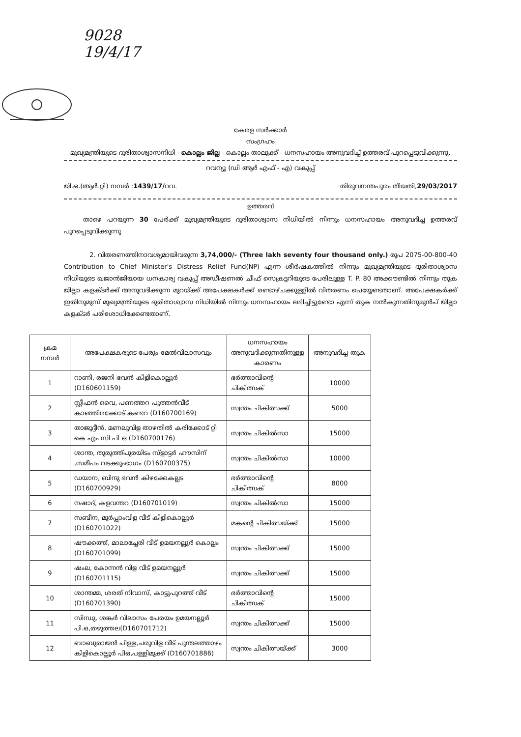9028
19/4/17
കേരള സർക്കാർ
സംഗ്രഹം
മുഖ്യമന്ത്രിയുടെ ദുരിതാശ്വാസനിധി - കൊല്ലം ജില്ല - കൊല്ലം താലൂക്ക് - ധനസഹായം അനുവദിച്ച് ഉത്തരവ് പുറപ്പെടുവിക്കുന്നു.
റവന്യൂ (ഡി ആർ എഫ് - എ) വകുപ്പ്
ജി.ഒ.(ആർ.റ്റി) നമ്പർ :1439/17/റവ. തിരുവനന്തപുരം തീയതി,29/03/2017
ഉത്തരവ്
   താഴെ പറയുന്ന 30 പേർക്ക് മുഖ്യമന്ത്രിയുടെ ദുരിതാശ്വാസ നിധിയിൽ നിന്നും ധനസഹായം അനുവദിച്ച ഉത്തരവ് പുറപ്പെടുവിക്കുന്നു
    2. വിതരണത്തിനാവശ്യമായിവരുന്ന 3,74,000/- (Three lakh seventy four thousand only.) രൂപ 2075-00-800-40 Contribution to Chief Minister's Distress Relief Fund(NP) എന്ന ശീർഷകത്തിൽ നിന്നും മുഖ്യമന്ത്രിയുടെ ദുരിതാശ്വാസ നിധിയുടെ ഖജാൻജിയായ ധനകാര്യ വകുപ്പ് അഡീഷണൽ ചീഫ് സെക്രട്ടറിയുടെ പേരിലുള്ള T. P. 80 അക്കൗണ്ടിൽ നിന്നും തുക ജില്ലാ കളക്ടർക്ക് അനുവദിക്കുന്ന മുറയ്ക്ക് അപേക്ഷകർക്ക് രണ്ടാഴ്ചക്കുള്ളിൽ വിതരണം ചെയ്യേണ്ടതാണ്. അപേക്ഷകർക്ക് ഇതിനുമുമ്പ് മുഖ്യമന്ത്രിയുടെ ദുരിതാശ്വാസ നിധിയിൽ നിന്നും ധനസഹായം ലഭിച്ചിട്ടുണ്ടോ എന്ന് തുക നൽകുന്നതിനുമുൻപ് ജില്ലാ കളക്ടർ പരിശോധിക്കേണ്ടതാണ്.
| ക്രമ നമ്പർ | അപേക്ഷകരുടെ പേരും മേൽവിലാസവും | ധനസഹായം അനുവദിക്കുന്നതിനുള്ള കാരണം | അനുവദിച്ച തുക |
| --- | --- | --- | --- |
| 1 | റാണി, രജനി ഭവൻ കിളികൊല്ലൂർ (D160601159) | ഭർത്താവിന്റെ ചികിത്സക് | 10000 |
| 2 | സ്റ്റീഫൻ വൈ, പണത്തറ പുത്തൻവീട് കാഞ്ഞിരക്കോട് കണ്ടറ (D160700169) | സ്വന്തം ചികിത്സക്ക് | 5000 |
| 3 | താജുദ്ദീൻ, മണലുവിള താഴതിൽ കരിക്കോട് റ്റി കെ എം സി പി ഒ (D160700176) | സ്വന്തം ചികിൽസാ | 15000 |
| 4 | ശാന്ത, തുരുത്ത്പുരയിടം സ്ളാട്ടർ ഹൗസിന് ,സമീപം വടക്കുംഭാഗം (D160700375) | സ്വന്തം ചികിൽസാ | 10000 |
| 5 | ഡയാന, ബിന്ദു ഭവൻ കിഴക്കേകല്ലട (D160700929) | ഭർത്താവിന്റെ ചികിത്സക് | 8000 |
| 6 | നഷാദ്, കളവന്തറ (D160701019) | സ്വന്തം ചികിൽസാ | 15000 |
| 7 | സബീന, മൂർപ്പാംവിള വീട് കിളികൊല്ലൂർ (D160701022) | മകന്റെ ചികിത്സയ്ക്ക് | 15000 |
| 8 | ഷൗക്കത്ത്, മാലാച്ചേരി വീട് ഉമയനല്ലൂർ കൊല്ലം (D160701099) | സ്വന്തം ചികിത്സക്ക് | 15000 |
| 9 | ഷംല, കോന്നൻ വിള വീട് ഉമയനല്ലൂർ (D160701115) | സ്വന്തം ചികിത്സക്ക് | 15000 |
| 10 | ശാന്തമ്മ, ശരത് നിവാസ്, കാട്ടുപുറത്ത് വീട് (D160701390) | ഭർത്താവിന്റെ ചികിത്സക് | 15000 |
| 11 | സിന്ധു, ശങ്കർ വിലാസം പേരയം ഉമയനല്ലൂർ പി.ഒ,തഴുത്തല(D160701712) | സ്വന്തം ചികിത്സക്ക് | 15000 |
| 12 | ബാബുരാജൻ പിള്ള,ചരുവിള വീട് പുന്തലത്താഴം കിളികൊല്ലൂർ പിഒ,പള്ളിമുക്ക് (D160701886) | സ്വന്തം ചികിത്സയ്ക്ക് | 3000 |